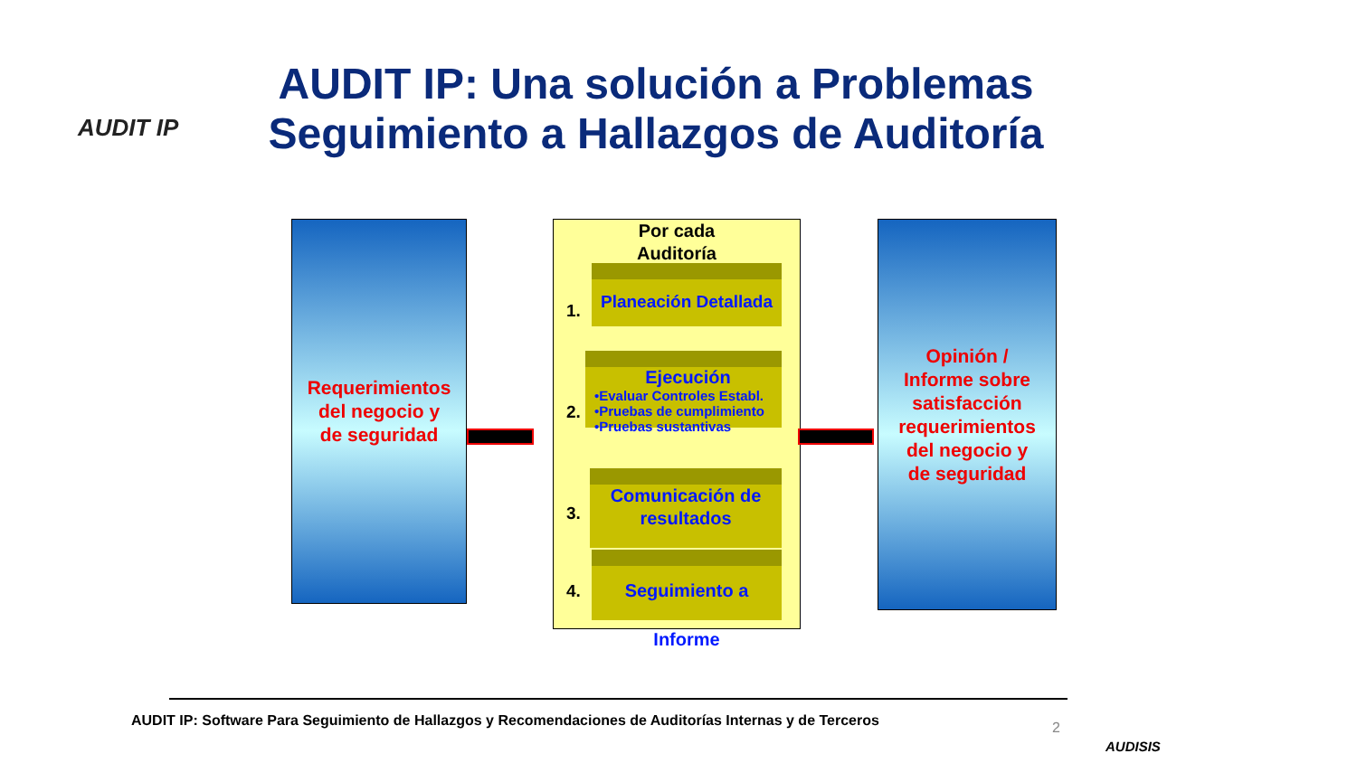AUDIT IP
AUDIT IP: Una solución a Problemas Seguimiento a Hallazgos de Auditoría
Requerimientos
del negocio y
de seguridad
Por cada
Auditoría
1.
Planeación Detallada
2.
Ejecución
•Evaluar Controles Establ.
•Pruebas de cumplimiento
•Pruebas sustantivas
3.
Comunicación de resultados
4.
Seguimiento a Informe
Opinión /
Informe sobre
satisfacción
requerimientos
del negocio y
de seguridad
AUDIT IP: Software Para Seguimiento de Hallazgos y Recomendaciones de Auditorías Internas y de Terceros
2
AUDISIS